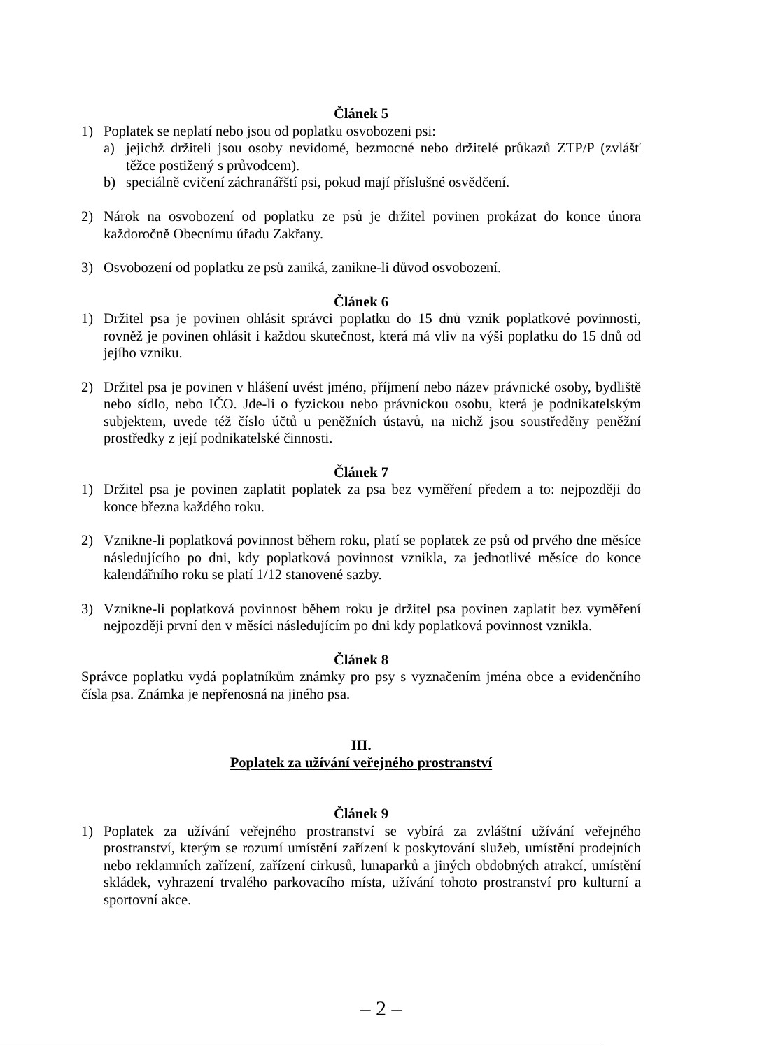Článek 5
1) Poplatek se neplatí nebo jsou od poplatku osvobozeni psi:
a) jejichž držiteli jsou osoby nevidomé, bezmocné nebo držitelé průkazů ZTP/P (zvlášť těžce postižený s průvodcem).
b) speciálně cvičení záchranářští psi, pokud mají příslušné osvědčení.
2) Nárok na osvobození od poplatku ze psů je držitel povinen prokázat do konce února každoročně Obecnímu úřadu Zakřany.
3) Osvobození od poplatku ze psů zaniká, zanikne-li důvod osvobození.
Článek 6
1) Držitel psa je povinen ohlásit správci poplatku do 15 dnů vznik poplatkové povinnosti, rovněž je povinen ohlásit i každou skutečnost, která má vliv na výši poplatku do 15 dnů od jejího vzniku.
2) Držitel psa je povinen v hlášení uvést jméno, příjmení nebo název právnické osoby, bydliště nebo sídlo, nebo IČO. Jde-li o fyzickou nebo právnickou osobu, která je podnikatelským subjektem, uvede též číslo účtů u peněžních ústavů, na nichž jsou soustředěny peněžní prostředky z její podnikatelské činnosti.
Článek 7
1) Držitel psa je povinen zaplatit poplatek za psa bez vyměření předem a to: nejpozději do konce března každého roku.
2) Vznikne-li poplatková povinnost během roku, platí se poplatek ze psů od prvého dne měsíce následujícího po dni, kdy poplatková povinnost vznikla, za jednotlivé měsíce do konce kalendářního roku se platí 1/12 stanovené sazby.
3) Vznikne-li poplatková povinnost během roku je držitel psa povinen zaplatit bez vyměření nejpozději první den v měsíci následujícím po dni kdy poplatková povinnost vznikla.
Článek 8
Správce poplatku vydá poplatníkům známky pro psy s vyznačením jména obce a evidenčního čísla psa. Známka je nepřenosná na jiného psa.
III.
Poplatek za užívání veřejného prostranství
Článek 9
1) Poplatek za užívání veřejného prostranství se vybírá za zvláštní užívání veřejného prostranství, kterým se rozumí umístění zařízení k poskytování služeb, umístění prodejních nebo reklamních zařízení, zařízení cirkusů, lunaparků a jiných obdobných atrakcí, umístění skládek, vyhrazení trvalého parkovacího místa, užívání tohoto prostranství pro kulturní a sportovní akce.
– 2 –